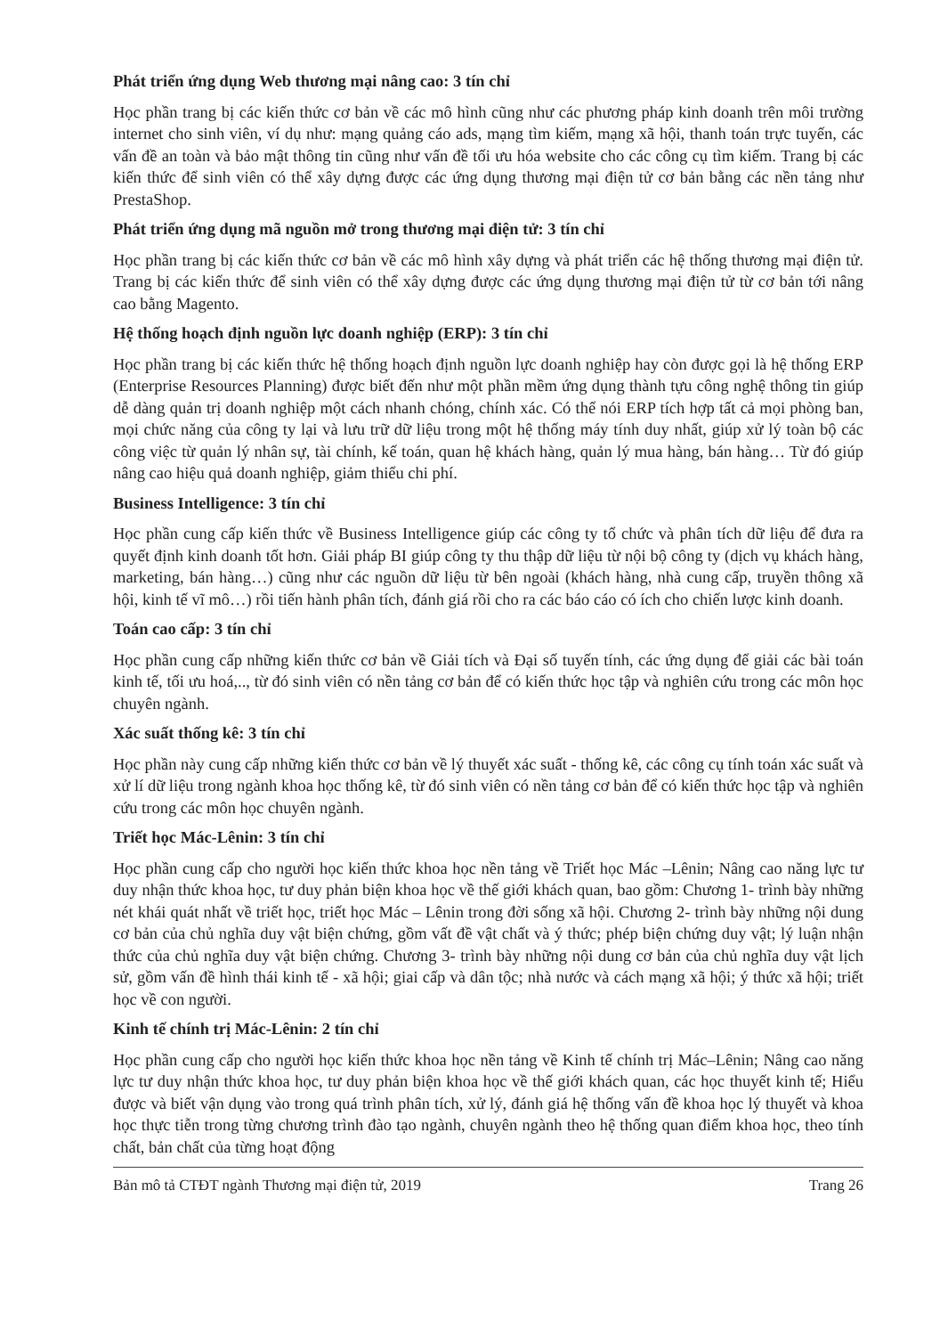Phát triển ứng dụng Web thương mại nâng cao: 3 tín chỉ
Học phần trang bị các kiến thức cơ bản về các mô hình cũng như các phương pháp kinh doanh trên môi trường internet cho sinh viên, ví dụ như: mạng quảng cáo ads, mạng tìm kiếm, mạng xã hội, thanh toán trực tuyến, các vấn đề an toàn và bảo mật thông tin cũng như vấn đề tối ưu hóa website cho các công cụ tìm kiếm. Trang bị các kiến thức để sinh viên có thể xây dựng được các ứng dụng thương mại điện tử cơ bản bằng các nền tảng như PrestaShop.
Phát triển ứng dụng mã nguồn mở trong thương mại điện tử: 3 tín chỉ
Học phần trang bị các kiến thức cơ bản về các mô hình xây dựng và phát triển các hệ thống thương mại điện tử. Trang bị các kiến thức để sinh viên có thể xây dựng được các ứng dụng thương mại điện tử từ cơ bản tới nâng cao bằng Magento.
Hệ thống hoạch định nguồn lực doanh nghiệp (ERP): 3 tín chỉ
Học phần trang bị các kiến thức hệ thống hoạch định nguồn lực doanh nghiệp hay còn được gọi là hệ thống ERP (Enterprise Resources Planning) được biết đến như một phần mềm ứng dụng thành tựu công nghệ thông tin giúp dễ dàng quản trị doanh nghiệp một cách nhanh chóng, chính xác. Có thể nói ERP tích hợp tất cả mọi phòng ban, mọi chức năng của công ty lại và lưu trữ dữ liệu trong một hệ thống máy tính duy nhất, giúp xử lý toàn bộ các công việc từ quản lý nhân sự, tài chính, kế toán, quan hệ khách hàng, quản lý mua hàng, bán hàng… Từ đó giúp nâng cao hiệu quả doanh nghiệp, giảm thiểu chi phí.
Business Intelligence: 3 tín chỉ
Học phần cung cấp kiến thức về Business Intelligence giúp các công ty tổ chức và phân tích dữ liệu để đưa ra quyết định kinh doanh tốt hơn. Giải pháp BI giúp công ty thu thập dữ liệu từ nội bộ công ty (dịch vụ khách hàng, marketing, bán hàng…) cũng như các nguồn dữ liệu từ bên ngoài (khách hàng, nhà cung cấp, truyền thông xã hội, kinh tế vĩ mô…) rồi tiến hành phân tích, đánh giá rồi cho ra các báo cáo có ích cho chiến lược kinh doanh.
Toán cao cấp: 3 tín chỉ
Học phần cung cấp những kiến thức cơ bản về Giải tích và Đại số tuyến tính, các ứng dụng để giải các bài toán kinh tế, tối ưu hoá,.., từ đó sinh viên có nền tảng cơ bản để có kiến thức học tập và nghiên cứu trong các môn học chuyên ngành.
Xác suất thống kê: 3 tín chỉ
Học phần này cung cấp những kiến thức cơ bản về lý thuyết xác suất - thống kê, các công cụ tính toán xác suất và xử lí dữ liệu trong ngành khoa học thống kê, từ đó sinh viên có nền tảng cơ bản để có kiến thức học tập và nghiên cứu trong các môn học chuyên ngành.
Triết học Mác-Lênin: 3 tín chỉ
Học phần cung cấp cho người học kiến thức khoa học nền tảng về Triết học Mác –Lênin; Nâng cao năng lực tư duy nhận thức khoa học, tư duy phản biện khoa học về thế giới khách quan, bao gồm: Chương 1- trình bày những nét khái quát nhất về triết học, triết học Mác – Lênin trong đời sống xã hội. Chương 2- trình bày những nội dung cơ bản của chủ nghĩa duy vật biện chứng, gồm vất đề vật chất và ý thức; phép biện chứng duy vật; lý luận nhận thức của chủ nghĩa duy vật biện chứng. Chương 3- trình bày những nội dung cơ bản của chủ nghĩa duy vật lịch sử, gồm vấn đề hình thái kinh tế - xã hội; giai cấp và dân tộc; nhà nước và cách mạng xã hội; ý thức xã hội; triết học về con người.
Kinh tế chính trị Mác-Lênin: 2 tín chỉ
Học phần cung cấp cho người học kiến thức khoa học nền tảng về Kinh tế chính trị Mác–Lênin; Nâng cao năng lực tư duy nhận thức khoa học, tư duy phản biện khoa học về thế giới khách quan, các học thuyết kinh tế; Hiểu được và biết vận dụng vào trong quá trình phân tích, xử lý, đánh giá hệ thống vấn đề khoa học lý thuyết và khoa học thực tiễn trong từng chương trình đào tạo ngành, chuyên ngành theo hệ thống quan điểm khoa học, theo tính chất, bản chất của từng hoạt động
Bản mô tả CTĐT ngành Thương mại điện tử, 2019 Trang 26